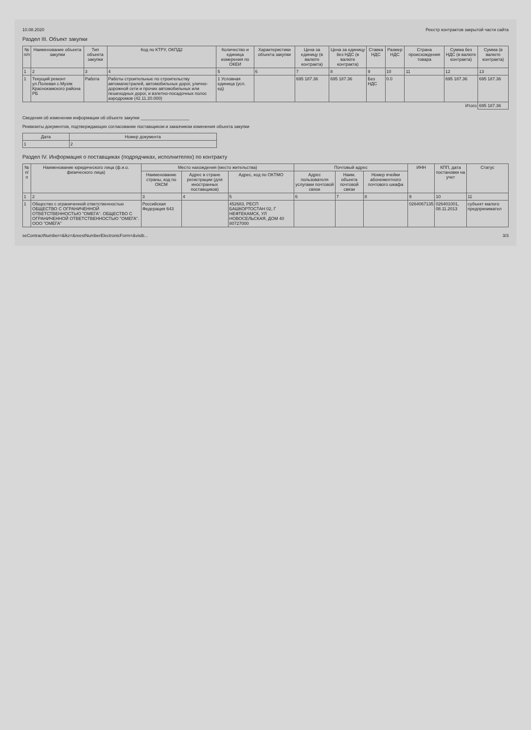10.08.2020 Реестр контрактов закрытой части сайта
Раздел III. Объект закупки
| № п/п | Наименование объекта закупки | Тип объекта закупки | Код по КТРУ, ОКПД2 | Количество и единица измерения по ОКЕИ | Характеристики объекта закупки | Цена за единицу (в валюте контракта) | Цена за единицу без НДС (в валюте контракта) | Ставка НДС | Размер НДС | Страна происхождения товара | Сумма без НДС (в валюте контракта) | Сумма (в валюте контракта) |
| --- | --- | --- | --- | --- | --- | --- | --- | --- | --- | --- | --- | --- |
| 1 | 2 | 3 | 4 | 5 | 6 | 7 | 8 | 9 | 10 | 11 | 12 | 13 |
| 1 | Текущий ремонт ул.Полевая с.Музяк Краснокамского района РБ | Работа | Работы строительные по строительству автомагистралей, автомобильных дорог, улично-дорожной сети и прочих автомобильных или пешеходных дорог, и взлетно-посадочных полос аэродромов (42.11.20.000) | 1 Условная единица (усл. ед) | | 695 187.36 | 695 187.36 | Без НДС | 0.0 | | 695 187.36 | 695 187.36 |
| Итого | | | | | | | | | | | | 695 187.36 |
Сведения об изменении информации об объекте закупки ____________________
Реквизиты документов, подтверждающих согласование поставщиком и заказчиком изменения объекта закупки
| Дата | Номер документа |
| --- | --- |
| 1 | 2 |
Раздел IV. Информация о поставщиках (подрядчиках, исполнителях) по контракту
| № п/п | Наименование юридического лица (ф.и.о. физического лица) | Место нахождения (место жительства) | | | Почтовый адрес | | | ИНН | КПП, дата постановки на учет | Статус |
| --- | --- | --- | --- | --- | --- | --- | --- | --- | --- | --- |
| | | Наименование страны, код по ОКСМ | Адрес в стране регистрации (для иностранных поставщиков) | Адрес, код по ОКТМО | Адрес пользователя услугами почтовой связи | Наим. объекта почтовой связи | Номер ячейки абонементного почтового шкафа | | | |
| 1 | 2 | 3 | 4 | 5 | 6 | 7 | 8 | 9 | 10 | 11 |
| 1 | Общество с ограниченной ответственностью ОБЩЕСТВО С ОГРАНИЧЕННОЙ ОТВЕТСТВЕННОСТЬЮ "ОМЕГА". ОБЩЕСТВО С ОГРАНИЧЕННОЙ ОТВЕТСТВЕННОСТЬЮ "ОМЕГА". ООО "ОМЕГА" | Российская Федерация 643 | | 452683, РЕСП БАШКОРТОСТАН 02, Г НЕФТЕКАМСК, УЛ НОВОСЕЛЬСКАЯ, ДОМ 40 80727000 | | | | 0264067135 | 026401001, 08.11.2013 | субъект малого предпринимател |
seContractNumber=&ikz=&reestNumberElectronicForm=&visib... 3/3